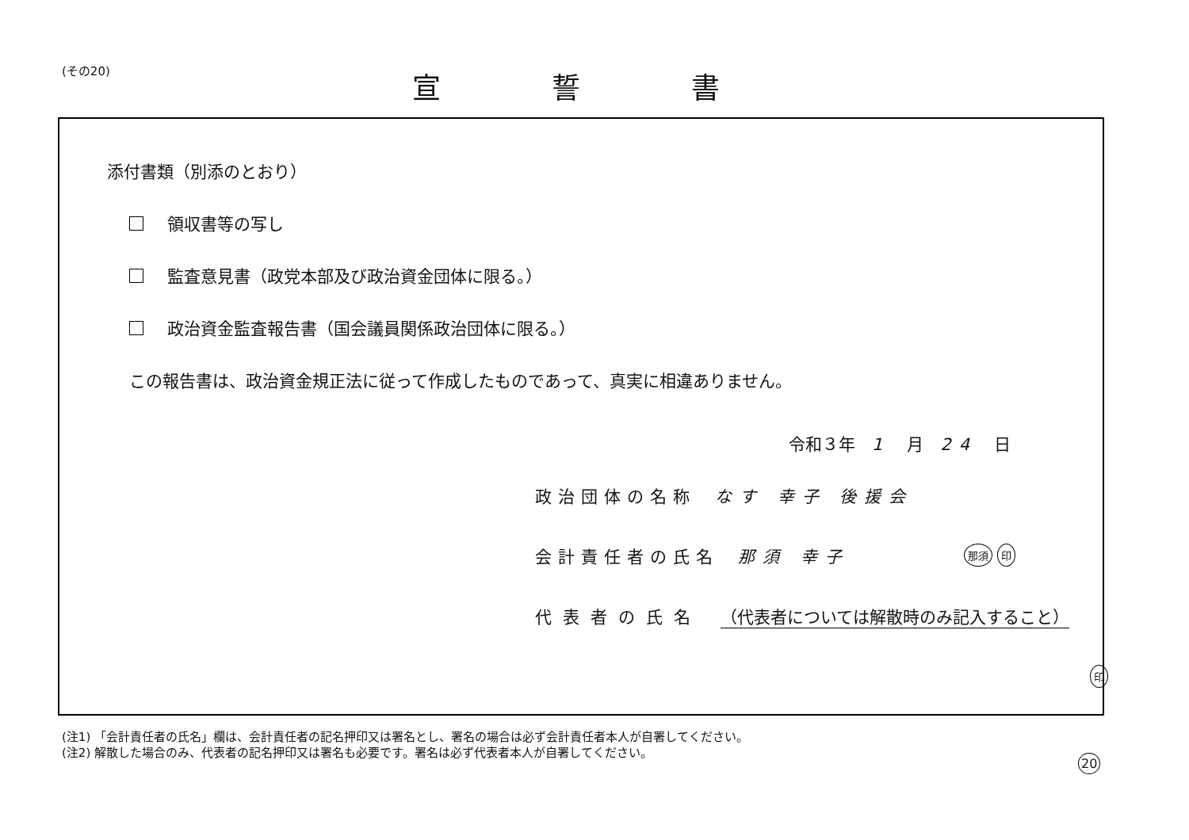(その20) 宣誓書
添付書類（別添のとおり）
領収書等の写し
監査意見書（政党本部及び政治資金団体に限る。）
政治資金監査報告書（国会議員関係政治団体に限る。）
この報告書は、政治資金規正法に従って作成したものであって、真実に相違ありません。
令和３年　1　月　24　日
政治団体の名称 なす 幸子 後援会
会計責任者の氏名 那須 幸子 那須 印
代表者の氏名 （代表者については解散時のみ記入すること）
印
(注1) 「会計責任者の氏名」欄は、会計責任者の記名押印又は署名とし、署名の場合は必ず会計責任者本人が自署してください。
(注2) 解散した場合のみ、代表者の記名押印又は署名も必要です。署名は必ず代表者本人が自署してください。
20